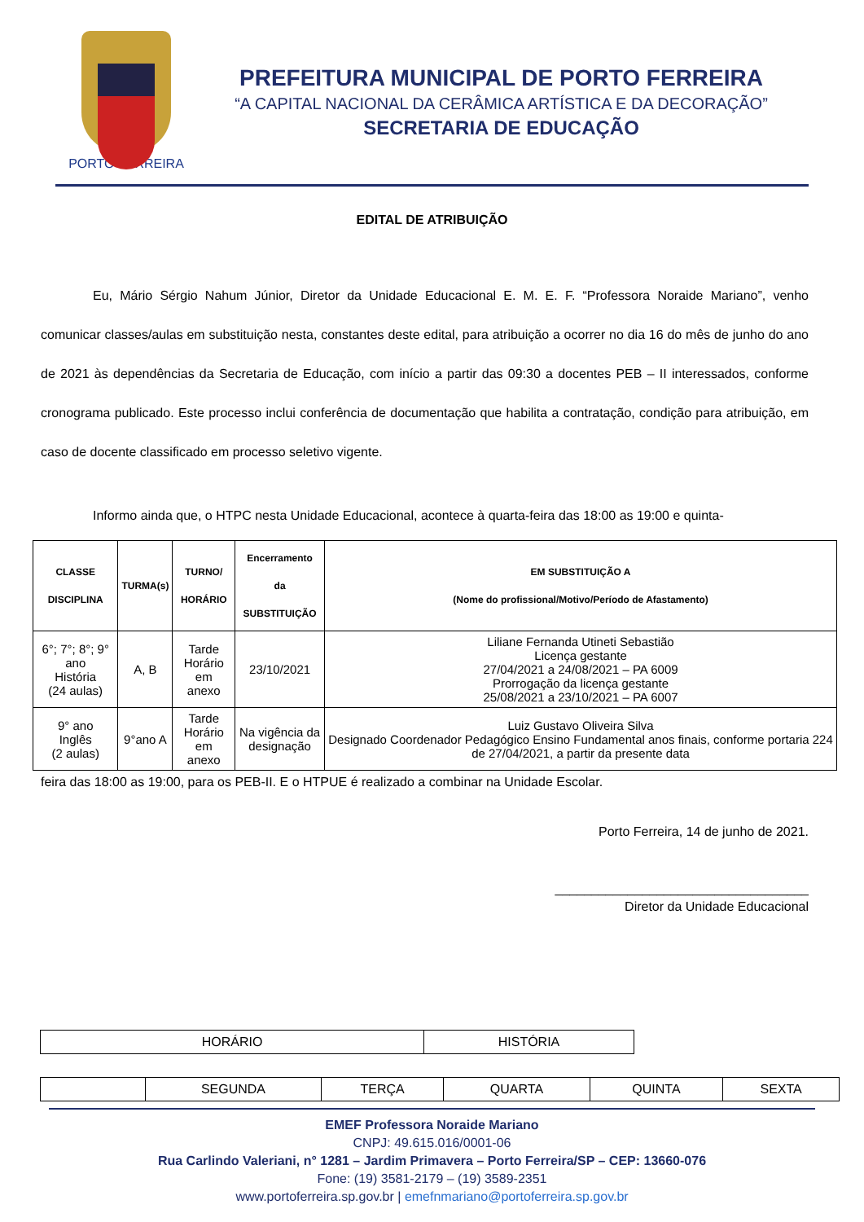PORTO FERREIRA
PREFEITURA MUNICIPAL DE PORTO FERREIRA
“A CAPITAL NACIONAL DA CERÂMICA ARTÍSTICA E DA DECORAÇÃO”
SECRETARIA DE EDUCAÇÃO
EDITAL DE ATRIBUIÇÃO
Eu, Mário Sérgio Nahum Júnior, Diretor da Unidade Educacional E. M. E. F. “Professora Noraide Mariano”, venho comunicar classes/aulas em substituição nesta, constantes deste edital, para atribuição a ocorrer no dia 16 do mês de junho do ano de 2021 às dependências da Secretaria de Educação, com início a partir das 09:30 a docentes PEB – II interessados, conforme cronograma publicado. Este processo inclui conferência de documentação que habilita a contratação, condição para atribuição, em caso de docente classificado em processo seletivo vigente.
Informo ainda que, o HTPC nesta Unidade Educacional, acontece à quarta-feira das 18:00 as 19:00 e quinta-
| CLASSE DISCIPLINA | TURMA(s) | TURNO/ HORÁRIO | Encerramento da SUBSTITUIÇÃO | EM SUBSTITUIÇÃO A (Nome do profissional/Motivo/Período de Afastamento) |
| --- | --- | --- | --- | --- |
| 6°; 7°; 8°; 9° ano História (24 aulas) | A, B | Tarde Horário em anexo | 23/10/2021 | Liliane Fernanda Utineti Sebastião Licença gestante 27/04/2021 a 24/08/2021 – PA 6009 Prorrogação da licença gestante 25/08/2021 a 23/10/2021 – PA 6007 |
| 9° ano Inglês (2 aulas) | 9°ano A | Tarde Horário em anexo | Na vigência da designação | Luiz Gustavo Oliveira Silva Designado Coordenador Pedagógico Ensino Fundamental anos finais, conforme portaria 224 de 27/04/2021, a partir da presente data |
feira das 18:00 as 19:00, para os PEB-II. E o HTPUE é realizado a combinar na Unidade Escolar.
Porto Ferreira, 14 de junho de 2021.
___________________________________
Diretor da Unidade Educacional
| HORÁRIO | HISTÓRIA |
| | SEGUNDA | TERÇA | QUARTA | QUINTA | SEXTA |
EMEF Professora Noraide Mariano
CNPJ: 49.615.016/0001-06
Rua Carlindo Valeriani, n° 1281 – Jardim Primavera – Porto Ferreira/SP – CEP: 13660-076
Fone: (19) 3581-2179 – (19) 3589-2351
www.portoferreira.sp.gov.br | emefnmariano@portoferreira.sp.gov.br